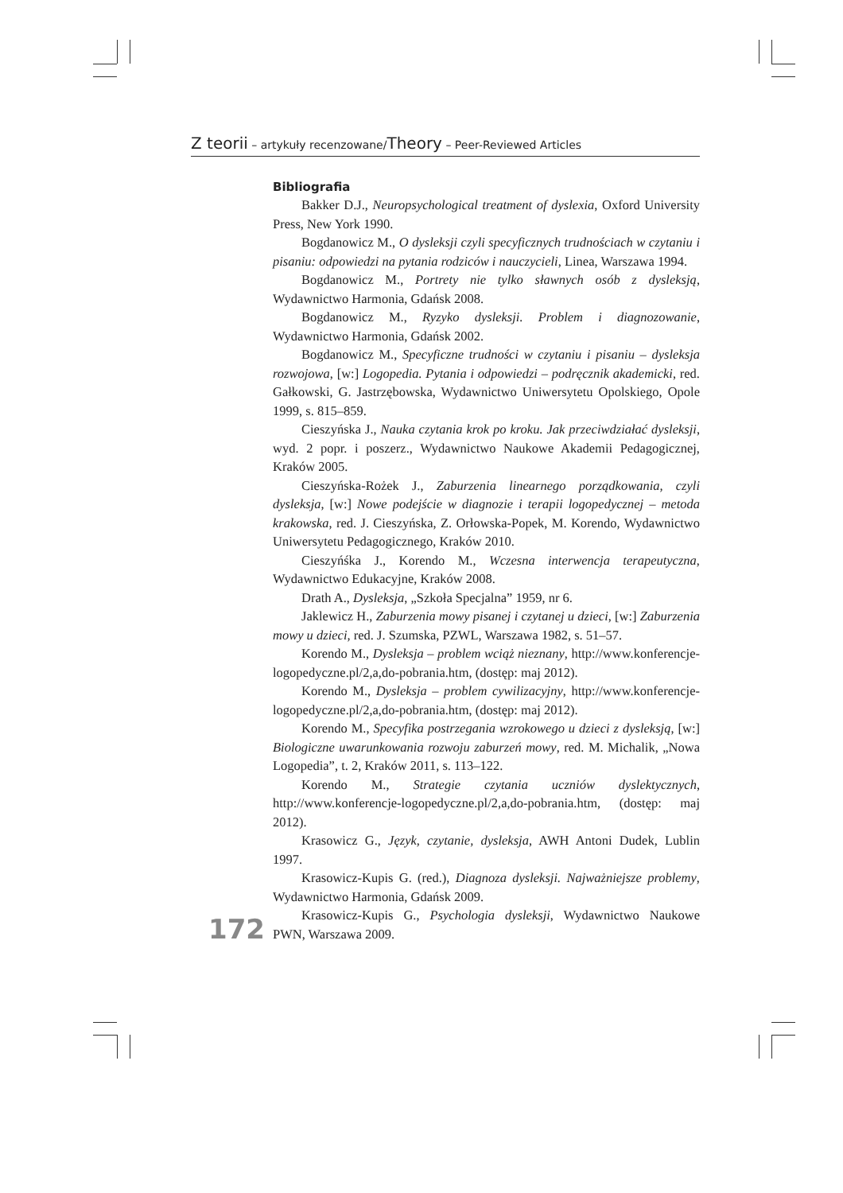Z teorii – artykuły recenzowane/Theory – Peer-Reviewed Articles
Bibliografia
Bakker D.J., Neuropsychological treatment of dyslexia, Oxford University Press, New York 1990.
Bogdanowicz M., O dysleksji czyli specyficznych trudnościach w czytaniu i pisaniu: odpowiedzi na pytania rodziców i nauczycieli, Linea, Warszawa 1994.
Bogdanowicz M., Portrety nie tylko sławnych osób z dysleksją, Wydawnictwo Harmonia, Gdańsk 2008.
Bogdanowicz M., Ryzyko dysleksji. Problem i diagnozowanie, Wydawnictwo Harmonia, Gdańsk 2002.
Bogdanowicz M., Specyficzne trudności w czytaniu i pisaniu – dysleksja rozwojowa, [w:] Logopedia. Pytania i odpowiedzi – podręcznik akademicki, red. Gałkowski, G. Jastrzębowska, Wydawnictwo Uniwersytetu Opolskiego, Opole 1999, s. 815–859.
Cieszyńska J., Nauka czytania krok po kroku. Jak przeciwdziałać dysleksji, wyd. 2 popr. i poszerz., Wydawnictwo Naukowe Akademii Pedagogicznej, Kraków 2005.
Cieszyńska-Rożek J., Zaburzenia linearnego porządkowania, czyli dysleksja, [w:] Nowe podejście w diagnozie i terapii logopedycznej – metoda krakowska, red. J. Cieszyńska, Z. Orłowska-Popek, M. Korendo, Wydawnictwo Uniwersytetu Pedagogicznego, Kraków 2010.
Cieszyńśka J., Korendo M., Wczesna interwencja terapeutyczna, Wydawnictwo Edukacyjne, Kraków 2008.
Drath A., Dysleksja, „Szkoła Specjalna” 1959, nr 6.
Jaklewicz H., Zaburzenia mowy pisanej i czytanej u dzieci, [w:] Zaburzenia mowy u dzieci, red. J. Szumska, PZWL, Warszawa 1982, s. 51–57.
Korendo M., Dysleksja – problem wciąż nieznany, http://www.konferencje-logopedyczne.pl/2,a,do-pobrania.htm, (dostęp: maj 2012).
Korendo M., Dysleksja – problem cywilizacyjny, http://www.konferencje-logopedyczne.pl/2,a,do-pobrania.htm, (dostęp: maj 2012).
Korendo M., Specyfika postrzegania wzrokowego u dzieci z dysleksją, [w:] Biologiczne uwarunkowania rozwoju zaburzeń mowy, red. M. Michalik, „Nowa Logopedia”, t. 2, Kraków 2011, s. 113–122.
Korendo M., Strategie czytania uczniów dyslektycznych, http://www.konferencje-logopedyczne.pl/2,a,do-pobrania.htm, (dostęp: maj 2012).
Krasowicz G., Język, czytanie, dysleksja, AWH Antoni Dudek, Lublin 1997.
Krasowicz-Kupis G. (red.), Diagnoza dysleksji. Najważniejsze problemy, Wydawnictwo Harmonia, Gdańsk 2009.
Krasowicz-Kupis G., Psychologia dysleksji, Wydawnictwo Naukowe PWN, Warszawa 2009.
172